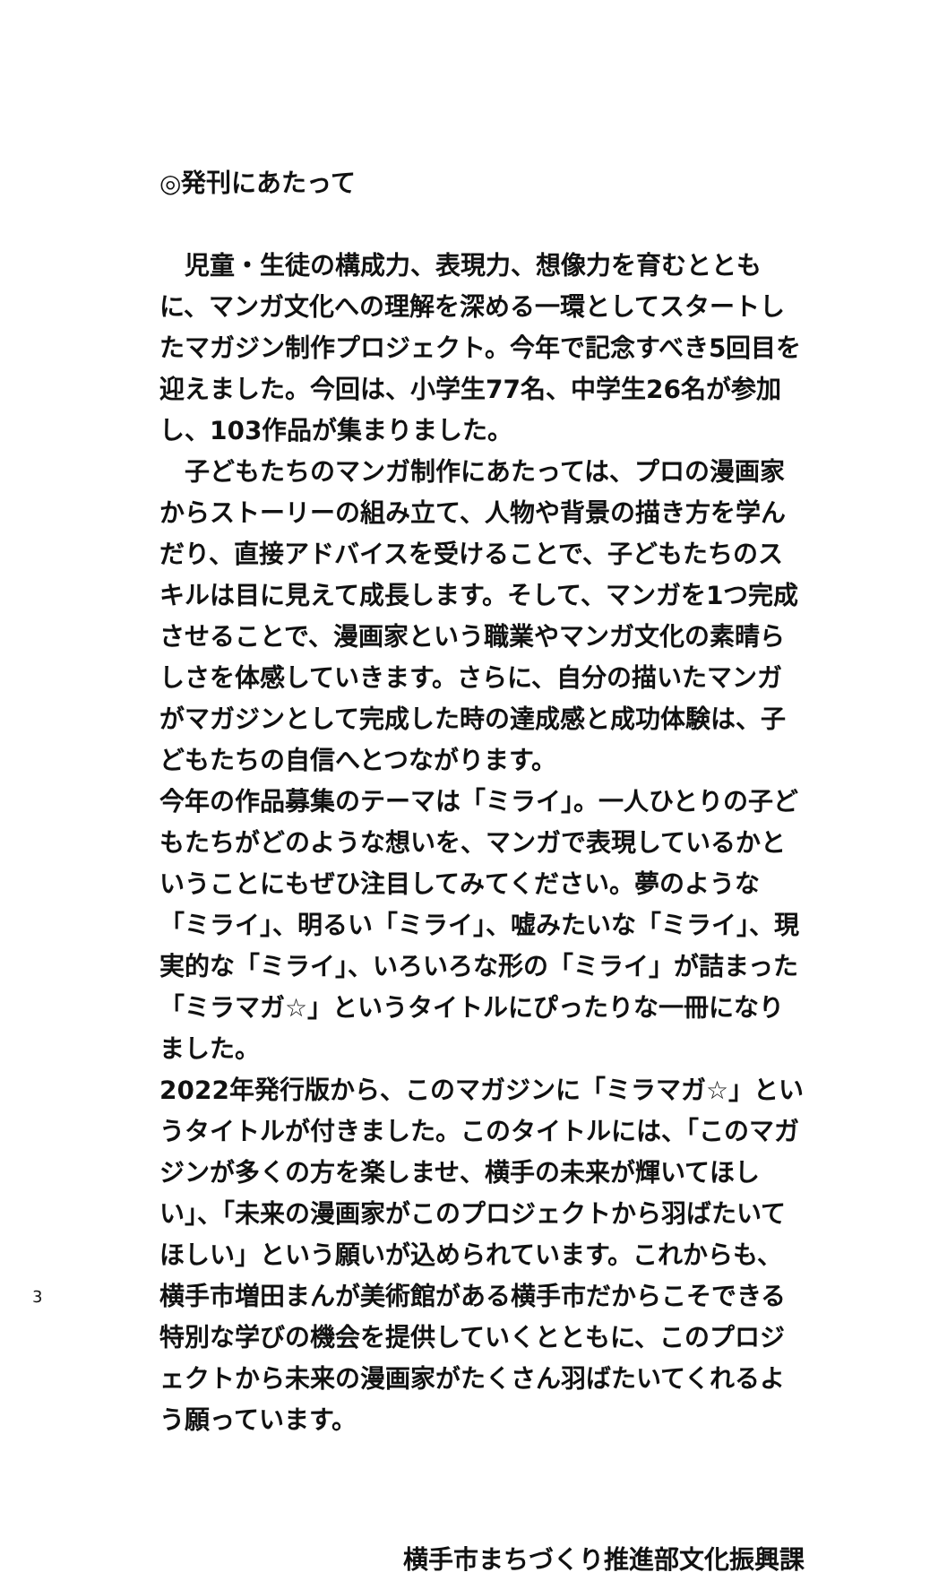◎発刊にあたって
　児童・生徒の構成力、表現力、想像力を育むとともに、マンガ文化への理解を深める一環としてスタートしたマガジン制作プロジェクト。今年で記念すべき5回目を迎えました。今回は、小学生77名、中学生26名が参加し、103作品が集まりました。
　子どもたちのマンガ制作にあたっては、プロの漫画家からストーリーの組み立て、人物や背景の描き方を学んだり、直接アドバイスを受けることで、子どもたちのスキルは目に見えて成長します。そして、マンガを1つ完成させることで、漫画家という職業やマンガ文化の素晴らしさを体感していきます。さらに、自分の描いたマンガがマガジンとして完成した時の達成感と成功体験は、子どもたちの自信へとつながります。
今年の作品募集のテーマは「ミライ」。一人ひとりの子どもたちがどのような想いを、マンガで表現しているかということにもぜひ注目してみてください。夢のような「ミライ」、明るい「ミライ」、嘘みたいな「ミライ」、現実的な「ミライ」、いろいろな形の「ミライ」が詰まった「ミラマガ☆」というタイトルにぴったりな一冊になりました。
2022年発行版から、このマガジンに「ミラマガ☆」というタイトルが付きました。このタイトルには、「このマガジンが多くの方を楽しませ、横手の未来が輝いてほしい」、「未来の漫画家がこのプロジェクトから羽ばたいてほしい」という願いが込められています。これからも、横手市増田まんが美術館がある横手市だからこそできる特別な学びの機会を提供していくとともに、このプロジェクトから未来の漫画家がたくさん羽ばたいてくれるよう願っています。
横手市まちづくり推進部文化振興課
3